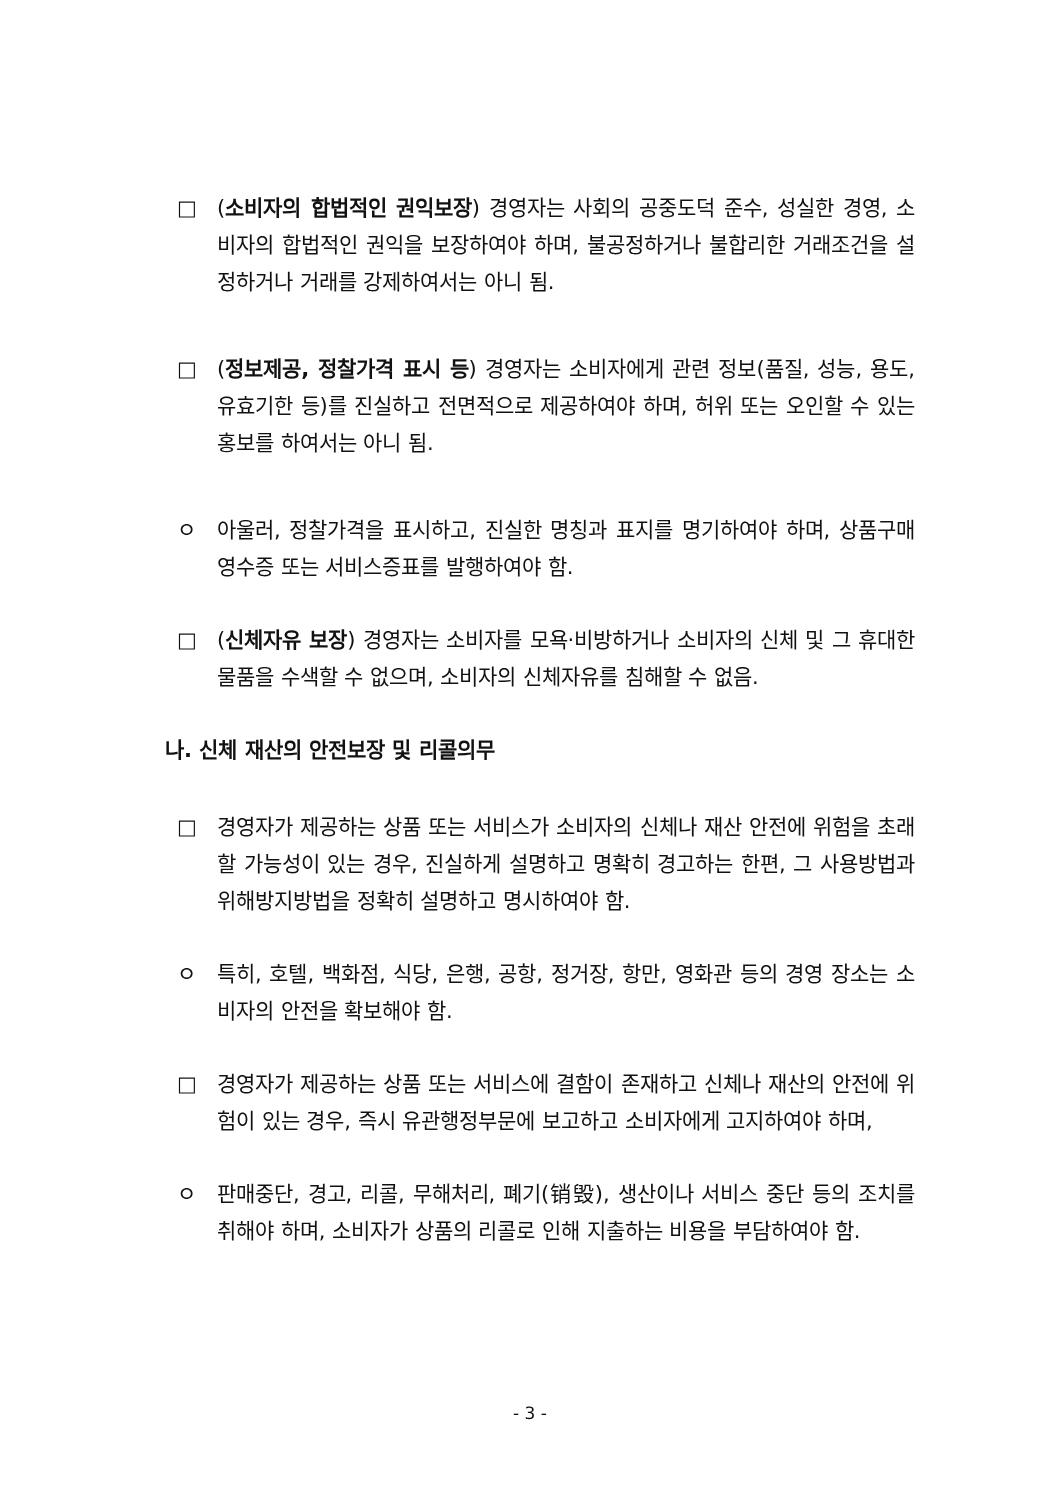□ (소비자의 합법적인 권익보장) 경영자는 사회의 공중도덕 준수, 성실한 경영, 소비자의 합법적인 권익을 보장하여야 하며, 불공정하거나 불합리한 거래조건을 설정하거나 거래를 강제하여서는 아니 됨.
□ (정보제공, 정찰가격 표시 등) 경영자는 소비자에게 관련 정보(품질, 성능, 용도, 유효기한 등)를 진실하고 전면적으로 제공하여야 하며, 허위 또는 오인할 수 있는 홍보를 하여서는 아니 됨.
ㅇ 아울러, 정찰가격을 표시하고, 진실한 명칭과 표지를 명기하여야 하며, 상품구매 영수증 또는 서비스증표를 발행하여야 함.
□ (신체자유 보장) 경영자는 소비자를 모욕·비방하거나 소비자의 신체 및 그 휴대한 물품을 수색할 수 없으며, 소비자의 신체자유를 침해할 수 없음.
나. 신체 재산의 안전보장 및 리콜의무
□ 경영자가 제공하는 상품 또는 서비스가 소비자의 신체나 재산 안전에 위험을 초래할 가능성이 있는 경우, 진실하게 설명하고 명확히 경고하는 한편, 그 사용방법과 위해방지방법을 정확히 설명하고 명시하여야 함.
ㅇ 특히, 호텔, 백화점, 식당, 은행, 공항, 정거장, 항만, 영화관 등의 경영 장소는 소비자의 안전을 확보해야 함.
□ 경영자가 제공하는 상품 또는 서비스에 결함이 존재하고 신체나 재산의 안전에 위험이 있는 경우, 즉시 유관행정부문에 보고하고 소비자에게 고지하여야 하며,
ㅇ 판매중단, 경고, 리콜, 무해처리, 폐기(销毁), 생산이나 서비스 중단 등의 조치를 취해야 하며, 소비자가 상품의 리콜로 인해 지출하는 비용을 부담하여야 함.
- 3 -